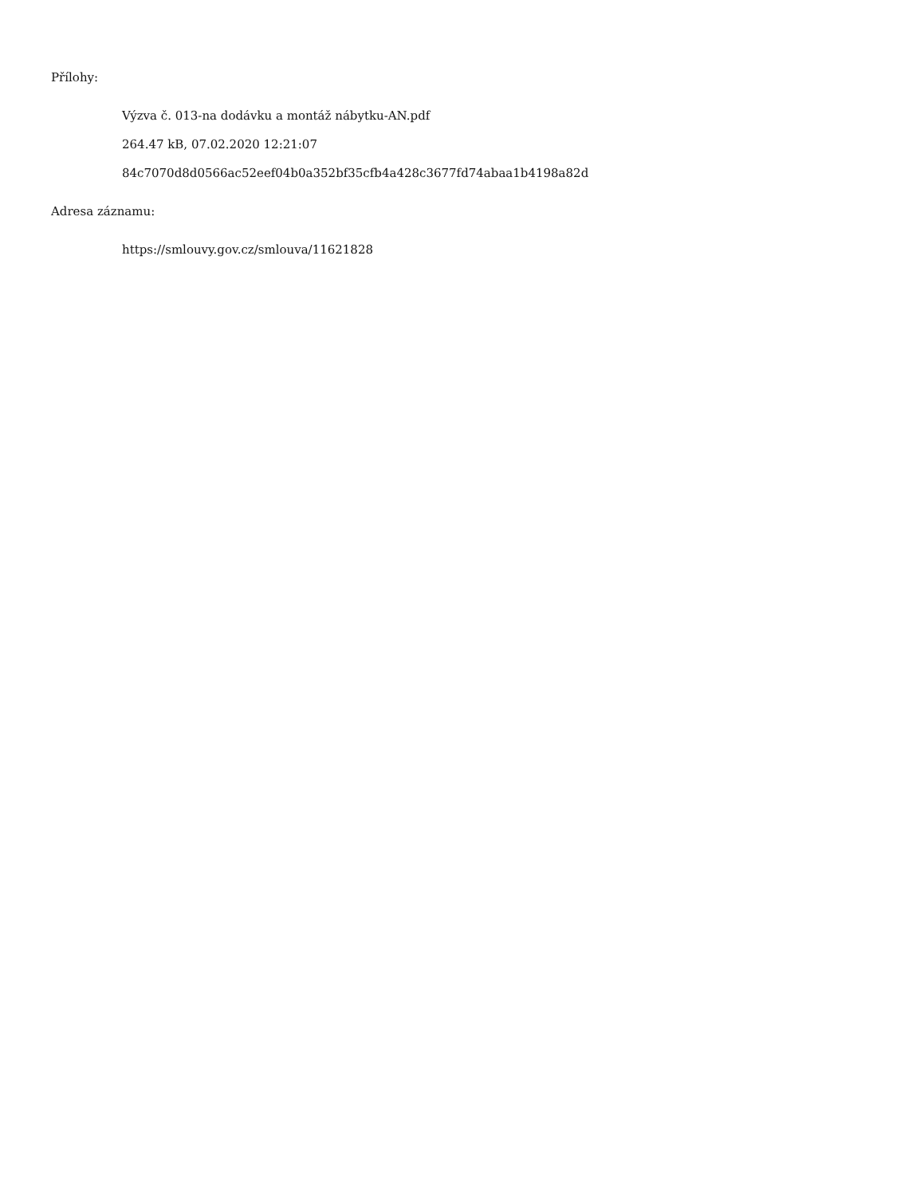Přílohy:
Výzva č. 013-na dodávku a montáž nábytku-AN.pdf
264.47 kB, 07.02.2020 12:21:07
84c7070d8d0566ac52eef04b0a352bf35cfb4a428c3677fd74abaa1b4198a82d
Adresa záznamu:
https://smlouvy.gov.cz/smlouva/11621828